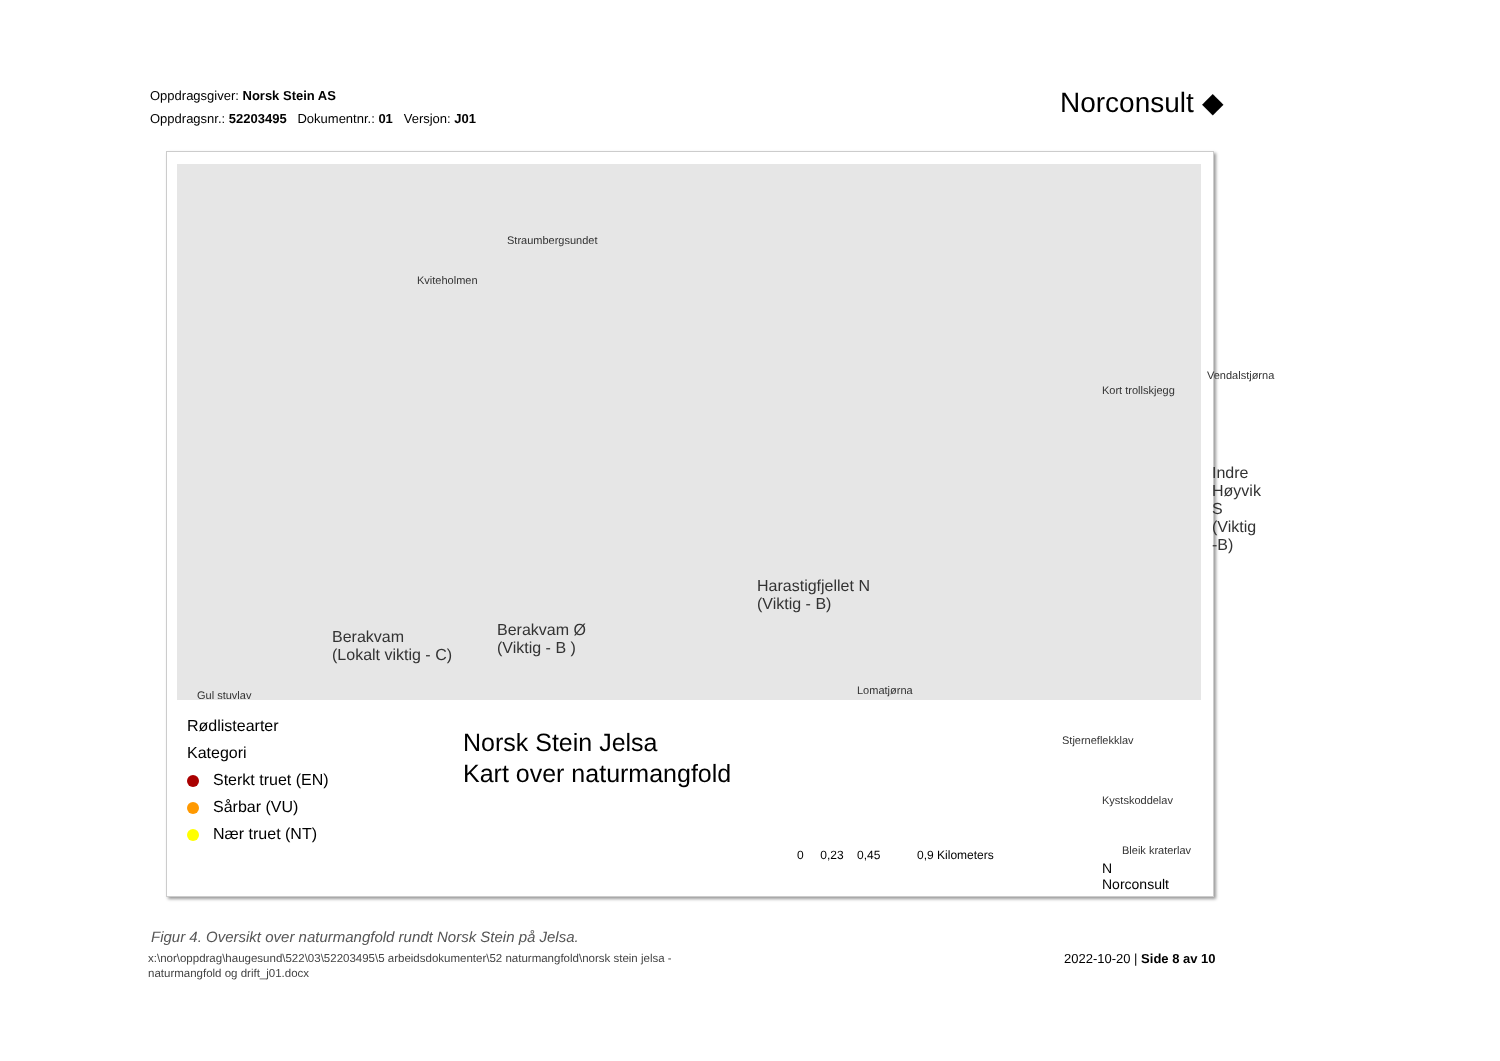Oppdragsgiver: Norsk Stein AS
Oppdragsnr.: 52203495 Dokumentnr.: 01 Versjon: J01
Norconsult ◆
Straumbergsundet
Kviteholmen
Kort trollskjegg
Vendalstjørna
Indre Høyvik S
(Viktig -B)
Harastigfjellet N
(Viktig - B)
Berakvam Ø
(Viktig - B )
Berakvam
(Lokalt viktig - C)
Gul stuvlav Lomatjørna
Stjerneflekklav
Kystskoddelav
Bleik kraterlav
Rødlistearter
Kategori
Sterkt truet (EN)
Sårbar (VU)
Nær truet (NT)
Norsk Stein Jelsa
Kart over naturmangfold
0 0,23 0,45 0,9 Kilometers
N
Norconsult
Figur 4. Oversikt over naturmangfold rundt Norsk Stein på Jelsa.
x:\nor\oppdrag\haugesund\522\03\52203495\5 arbeidsdokumenter\52 naturmangfold\norsk stein jelsa - naturmangfold og drift_j01.docx
2022-10-20 | Side 8 av 10